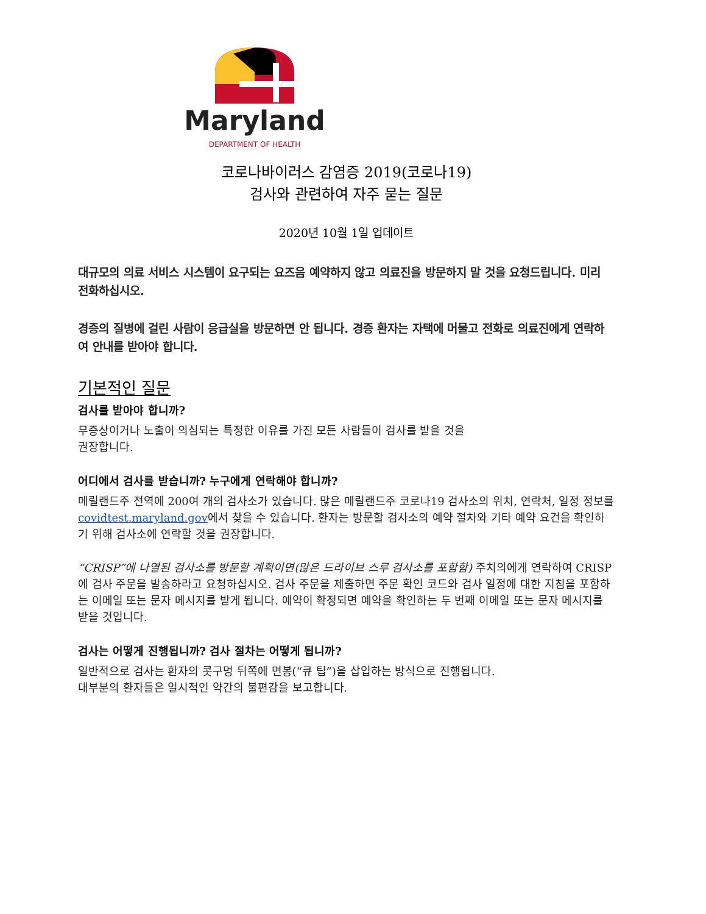Maryland
DEPARTMENT OF HEALTH
코로나바이러스 감염증 2019(코로나19)
검사와 관련하여 자주 묻는 질문
2020년 10월 1일 업데이트
대규모의 의료 서비스 시스템이 요구되는 요즈음 예약하지 않고 의료진을 방문하지 말 것을 요청드립니다. 미리 전화하십시오.
경증의 질병에 걸린 사람이 응급실을 방문하면 안 됩니다. 경증 환자는 자택에 머물고 전화로 의료진에게 연락하여 안내를 받아야 합니다.
기본적인 질문
검사를 받아야 합니까?
무증상이거나 노출이 의심되는 특정한 이유를 가진 모든 사람들이 검사를 받을 것을
권장합니다.
어디에서 검사를 받습니까? 누구에게 연락해야 합니까?
메릴랜드주 전역에 200여 개의 검사소가 있습니다. 많은 메릴랜드주 코로나19 검사소의 위치, 연락처, 일정 정보를 covidtest.maryland.gov에서 찾을 수 있습니다. 환자는 방문할 검사소의 예약 절차와 기타 예약 요건을 확인하기 위해 검사소에 연락할 것을 권장합니다.
“CRISP”에 나열된 검사소를 방문할 계획이면(많은 드라이브 스루 검사소를 포함함) 주치의에게 연락하여 CRISP에 검사 주문을 발송하라고 요청하십시오. 검사 주문을 제출하면 주문 확인 코드와 검사 일정에 대한 지침을 포함하는 이메일 또는 문자 메시지를 받게 됩니다. 예약이 확정되면 예약을 확인하는 두 번째 이메일 또는 문자 메시지를 받을 것입니다.
검사는 어떻게 진행됩니까? 검사 절차는 어떻게 됩니까?
일반적으로 검사는 환자의 콧구멍 뒤쪽에 면봉(“큐 팁”)을 삽입하는 방식으로 진행됩니다.
대부분의 환자들은 일시적인 약간의 불편감을 보고합니다.